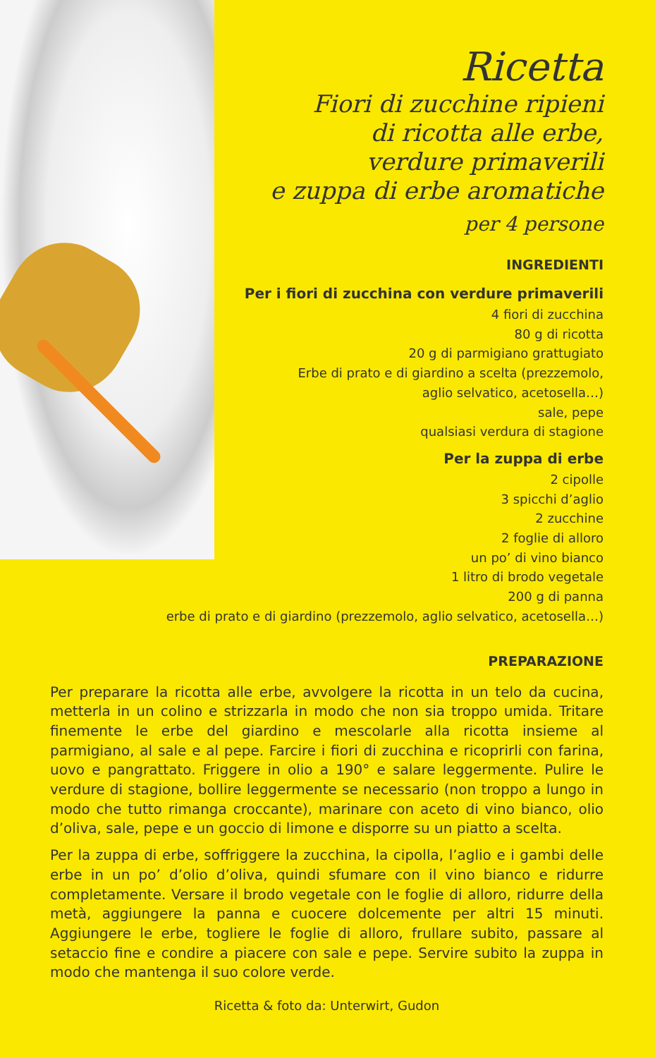Ricetta
Fiori di zucchine ripieni
di ricotta alle erbe,
verdure primaverili
e zuppa di erbe aromatiche
per 4 persone
INGREDIENTI
Per i fiori di zucchina con verdure primaverili
4 fiori di zucchina
80 g di ricotta
20 g di parmigiano grattugiato
Erbe di prato e di giardino a scelta (prezzemolo,
aglio selvatico, acetosella…)
sale, pepe
qualsiasi verdura di stagione
Per la zuppa di erbe
2 cipolle
3 spicchi d’aglio
2 zucchine
2 foglie di alloro
un po’ di vino bianco
1 litro di brodo vegetale
200 g di panna
erbe di prato e di giardino (prezzemolo, aglio selvatico, acetosella…)
PREPARAZIONE
Per preparare la ricotta alle erbe, avvolgere la ricotta in un telo da cucina, metterla in un colino e strizzarla in modo che non sia troppo umida. Tritare finemente le erbe del giardino e mescolarle alla ricotta insieme al parmigiano, al sale e al pepe. Farcire i fiori di zucchina e ricoprirli con farina, uovo e pangrattato. Friggere in olio a 190° e salare leggermente. Pulire le verdure di stagione, bollire leggermente se necessario (non troppo a lungo in modo che tutto rimanga croccante), marinare con aceto di vino bianco, olio d’oliva, sale, pepe e un goccio di limone e disporre su un piatto a scelta.
Per la zuppa di erbe, soffriggere la zucchina, la cipolla, l’aglio e i gambi delle erbe in un po’ d’olio d’oliva, quindi sfumare con il vino bianco e ridurre completamente. Versare il brodo vegetale con le foglie di alloro, ridurre della metà, aggiungere la panna e cuocere dolcemente per altri 15 minuti. Aggiungere le erbe, togliere le foglie di alloro, frullare subito, passare al setaccio fine e condire a piacere con sale e pepe. Servire subito la zuppa in modo che mantenga il suo colore verde.
Ricetta & foto da: Unterwirt, Gudon